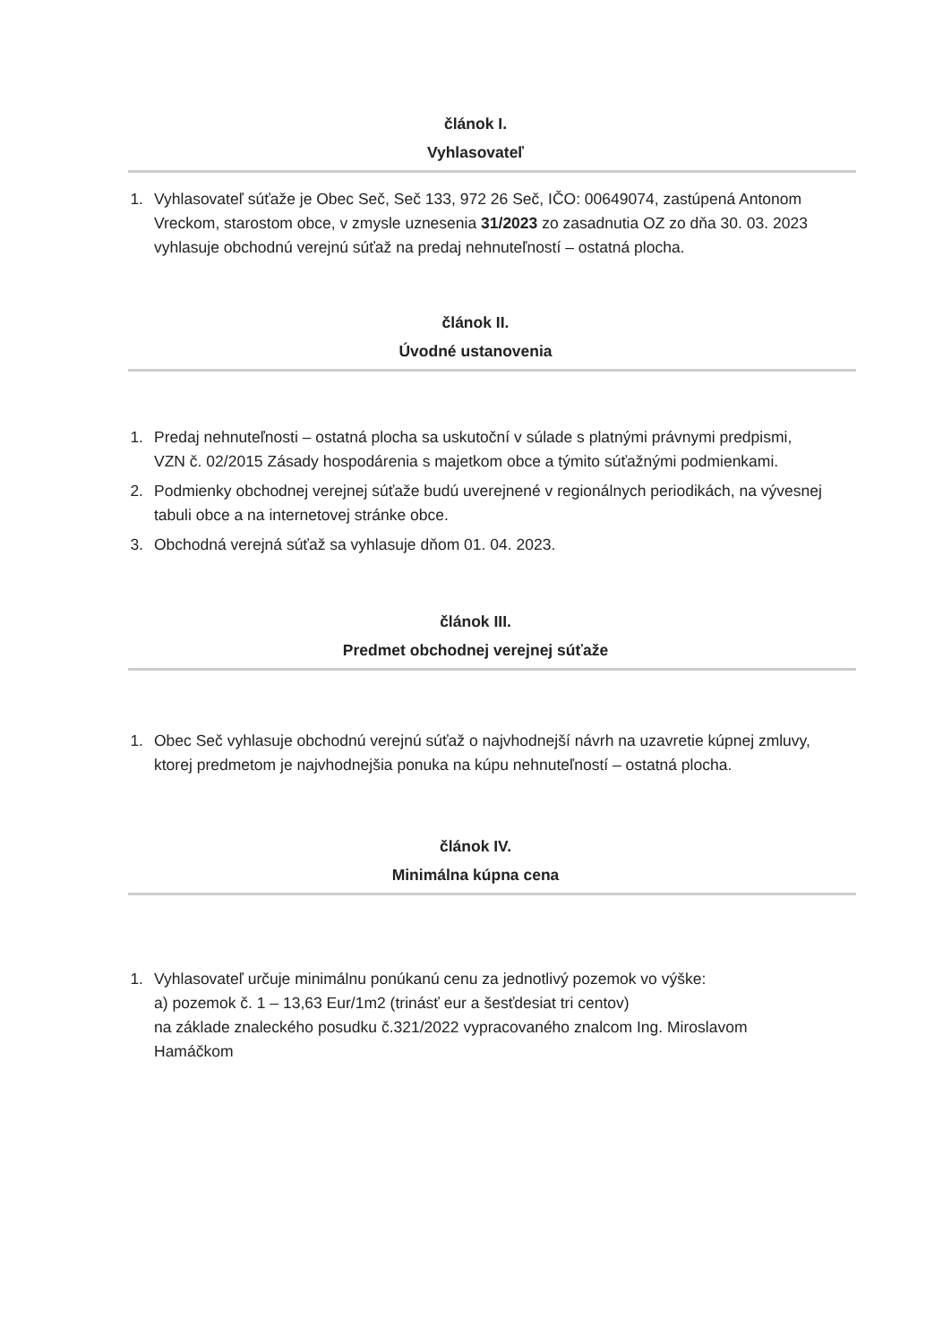článok I.
Vyhlasovateľ
1. Vyhlasovateľ súťaže je Obec Seč, Seč 133, 972 26 Seč, IČO: 00649074, zastúpená Antonom Vreckom, starostom obce, v zmysle uznesenia 31/2023 zo zasadnutia OZ zo dňa 30. 03. 2023 vyhlasuje obchodnú verejnú súťaž na predaj nehnuteľností – ostatná plocha.
článok II.
Úvodné ustanovenia
1. Predaj nehnuteľnosti – ostatná plocha sa uskutoční v súlade s platnými právnymi predpismi, VZN č. 02/2015 Zásady hospodárenia s majetkom obce a týmito súťažnými podmienkami.
2. Podmienky obchodnej verejnej súťaže budú uverejnené v regionálnych periodikách, na vývesnej tabuli obce a na internetovej stránke obce.
3. Obchodná verejná súťaž sa vyhlasuje dňom 01. 04. 2023.
článok III.
Predmet obchodnej verejnej súťaže
1. Obec Seč vyhlasuje obchodnú verejnú súťaž o najvhodnejší návrh na uzavretie kúpnej zmluvy, ktorej predmetom je najvhodnejšia ponuka na kúpu nehnuteľností – ostatná plocha.
článok IV.
Minimálna kúpna cena
1. Vyhlasovateľ určuje minimálnu ponúkanú cenu za jednotlivý pozemok vo výške:
a) pozemok č. 1 – 13,63 Eur/1m2 (trinásť eur a šesťdesiat tri centov)
na základe znaleckého posudku č.321/2022 vypracovaného znalcom Ing. Miroslavom Hamáčkom